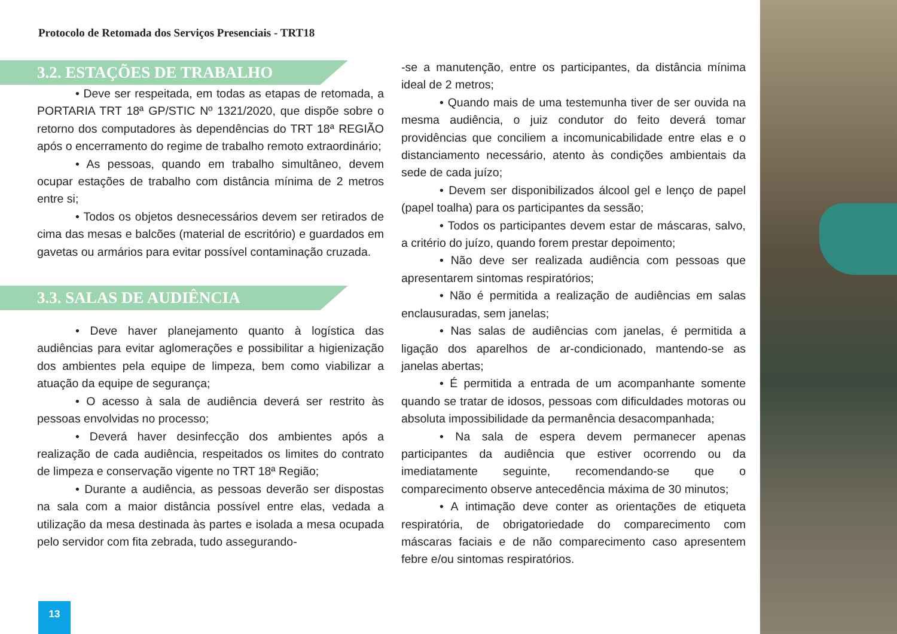Protocolo de Retomada dos Serviços Presenciais - TRT18
3.2. ESTAÇÕES DE TRABALHO
• Deve ser respeitada, em todas as etapas de retomada, a PORTARIA TRT 18ª GP/STIC Nº 1321/2020, que dispõe sobre o retorno dos computadores às dependências do TRT 18ª REGIÃO após o encerramento do regime de trabalho remoto extraordinário;
• As pessoas, quando em trabalho simultâneo, devem ocupar estações de trabalho com distância mínima de 2 metros entre si;
• Todos os objetos desnecessários devem ser retirados de cima das mesas e balcões (material de escritório) e guardados em gavetas ou armários para evitar possível contaminação cruzada.
3.3. SALAS DE AUDIÊNCIA
• Deve haver planejamento quanto à logística das audiências para evitar aglomerações e possibilitar a higienização dos ambientes pela equipe de limpeza, bem como viabilizar a atuação da equipe de segurança;
• O acesso à sala de audiência deverá ser restrito às pessoas envolvidas no processo;
• Deverá haver desinfecção dos ambientes após a realização de cada audiência, respeitados os limites do contrato de limpeza e conservação vigente no TRT 18ª Região;
• Durante a audiência, as pessoas deverão ser dispostas na sala com a maior distância possível entre elas, vedada a utilização da mesa destinada às partes e isolada a mesa ocupada pelo servidor com fita zebrada, tudo assegurando-
-se a manutenção, entre os participantes, da distância mínima ideal de 2 metros;
• Quando mais de uma testemunha tiver de ser ouvida na mesma audiência, o juiz condutor do feito deverá tomar providências que conciliem a incomunicabilidade entre elas e o distanciamento necessário, atento às condições ambientais da sede de cada juízo;
• Devem ser disponibilizados álcool gel e lenço de papel (papel toalha) para os participantes da sessão;
• Todos os participantes devem estar de máscaras, salvo, a critério do juízo, quando forem prestar depoimento;
• Não deve ser realizada audiência com pessoas que apresentarem sintomas respiratórios;
• Não é permitida a realização de audiências em salas enclausuradas, sem janelas;
• Nas salas de audiências com janelas, é permitida a ligação dos aparelhos de ar-condicionado, mantendo-se as janelas abertas;
• É permitida a entrada de um acompanhante somente quando se tratar de idosos, pessoas com dificuldades motoras ou absoluta impossibilidade da permanência desacompanhada;
• Na sala de espera devem permanecer apenas participantes da audiência que estiver ocorrendo ou da imediatamente seguinte, recomendando-se que o comparecimento observe antecedência máxima de 30 minutos;
• A intimação deve conter as orientações de etiqueta respiratória, de obrigatoriedade do comparecimento com máscaras faciais e de não comparecimento caso apresentem febre e/ou sintomas respiratórios.
13